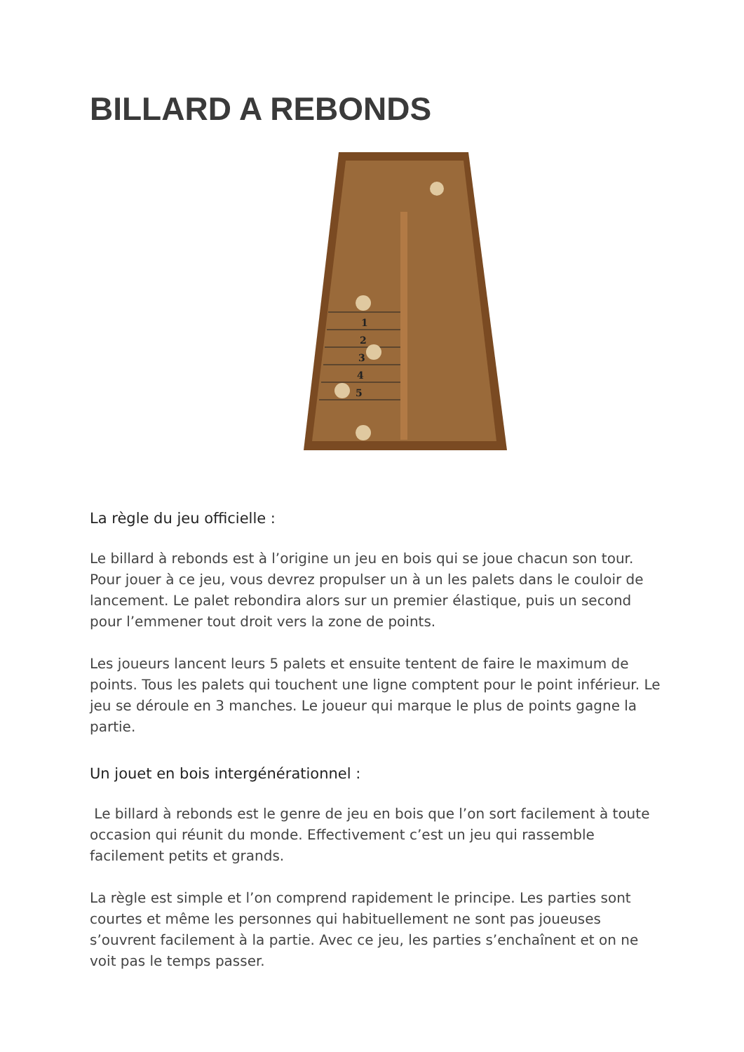BILLARD A REBONDS
1
2
3
4
5
La règle du jeu officielle :
Le billard à rebonds est à l’origine un jeu en bois qui se joue chacun son tour. Pour jouer à ce jeu, vous devrez propulser un à un les palets dans le couloir de lancement. Le palet rebondira alors sur un premier élastique, puis un second pour l’emmener tout droit vers la zone de points.
Les joueurs lancent leurs 5 palets et ensuite tentent de faire le maximum de points. Tous les palets qui touchent une ligne comptent pour le point inférieur. Le jeu se déroule en 3 manches. Le joueur qui marque le plus de points gagne la partie.
Un jouet en bois intergénérationnel :
Le billard à rebonds est le genre de jeu en bois que l’on sort facilement à toute occasion qui réunit du monde. Effectivement c’est un jeu qui rassemble facilement petits et grands.
La règle est simple et l’on comprend rapidement le principe. Les parties sont courtes et même les personnes qui habituellement ne sont pas joueuses s’ouvrent facilement à la partie. Avec ce jeu, les parties s’enchaînent et on ne voit pas le temps passer.